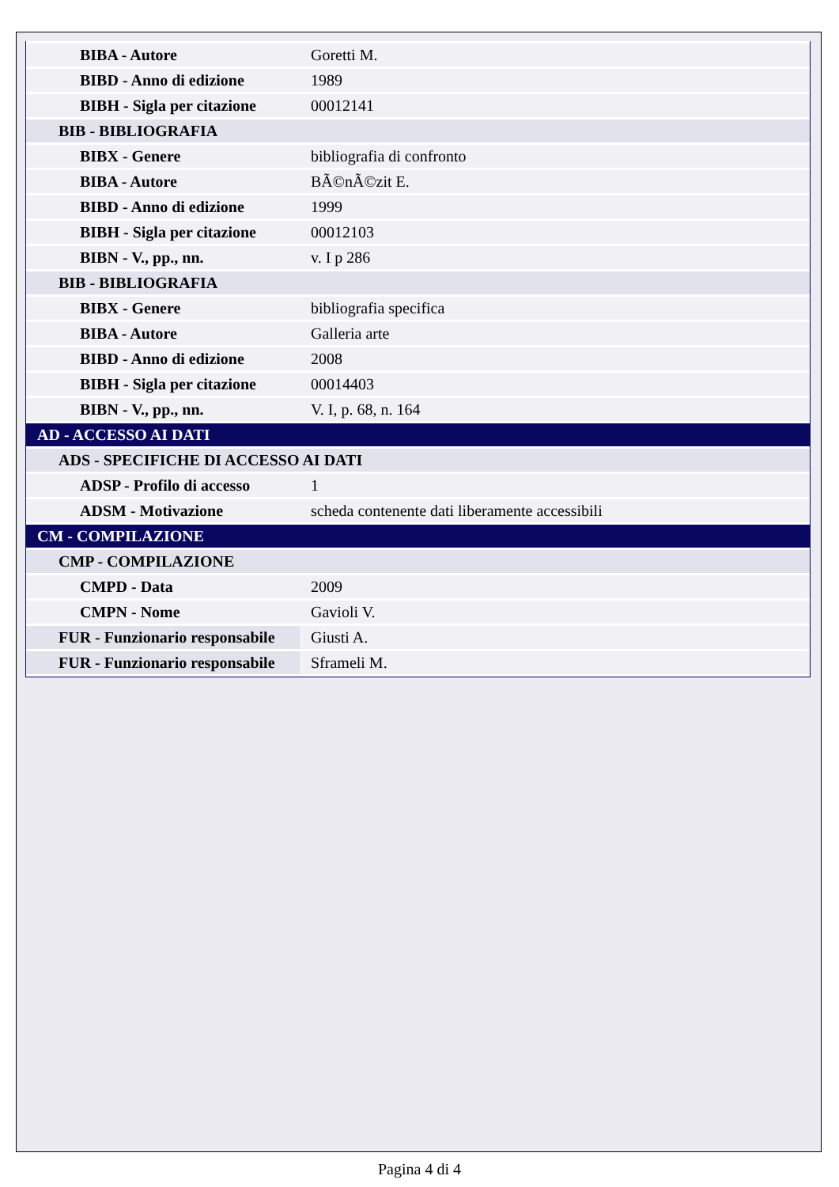| BIBA - Autore | Goretti M. |
| BIBD - Anno di edizione | 1989 |
| BIBH - Sigla per citazione | 00012141 |
| BIB - BIBLIOGRAFIA | |
| BIBX - Genere | bibliografia di confronto |
| BIBA - Autore | BÃ©nÃ©zit E. |
| BIBD - Anno di edizione | 1999 |
| BIBH - Sigla per citazione | 00012103 |
| BIBN - V., pp., nn. | v. I p 286 |
| BIB - BIBLIOGRAFIA | |
| BIBX - Genere | bibliografia specifica |
| BIBA - Autore | Galleria arte |
| BIBD - Anno di edizione | 2008 |
| BIBH - Sigla per citazione | 00014403 |
| BIBN - V., pp., nn. | V. I, p. 68, n. 164 |
| AD - ACCESSO AI DATI | |
| ADS - SPECIFICHE DI ACCESSO AI DATI | |
| ADSP - Profilo di accesso | 1 |
| ADSM - Motivazione | scheda contenente dati liberamente accessibili |
| CM - COMPILAZIONE | |
| CMP - COMPILAZIONE | |
| CMPD - Data | 2009 |
| CMPN - Nome | Gavioli V. |
| FUR - Funzionario responsabile | Giusti A. |
| FUR - Funzionario responsabile | Sframeli M. |
Pagina 4 di 4